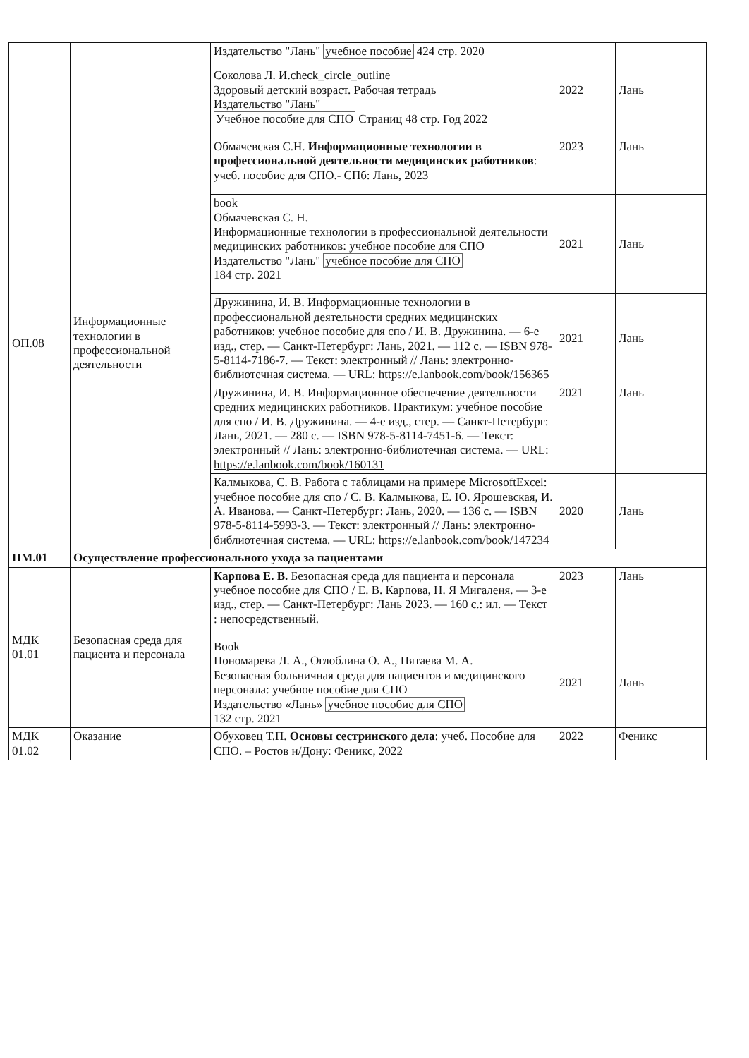| | | Издательство "Лань" учебное пособие 424 стр. 2020 Соколова Л. И.check_circle_outline Здоровый детский возраст. Рабочая тетрадь Издательство "Лань" Учебное пособие для СПО Страниц 48 стр. Год 2022 | 2022 | Лань |
| ОП.08 | Информационные технологии в профессиональной деятельности | Обмачевская С.Н. Информационные технологии в профессиональной деятельности медицинских работников : учеб. пособие для СПО.- СПб: Лань, 2023 | 2023 | Лань |
| | | book Обмачевская С. Н. Информационные технологии в профессиональной деятельности медицинских работников: учебное пособие для СПО Издательство "Лань" учебное пособие для СПО 184 стр. 2021 | 2021 | Лань |
| | | Дружинина, И. В. Информационные технологии в профессиональной деятельности средних медицинских работников: учебное пособие для спо / И. В. Дружинина. — 6-е изд., стер. — Санкт-Петербург: Лань, 2021. — 112 с. — ISBN 978-5-8114-7186-7. — Текст: электронный // Лань: электронно-библиотечная система. — URL: https://e.lanbook.com/book/156365 | 2021 | Лань |
| | | Дружинина, И. В. Информационное обеспечение деятельности средних медицинских работников. Практикум: учебное пособие для спо / И. В. Дружинина. — 4-е изд., стер. — Санкт-Петербург: Лань, 2021. — 280 с. — ISBN 978-5-8114-7451-6. — Текст: электронный // Лань: электронно-библиотечная система. — URL: https://e.lanbook.com/book/160131 | 2021 | Лань |
| | | Калмыкова, С. В. Работа с таблицами на примере MicrosoftExcel: учебное пособие для спо / С. В. Калмыкова, Е. Ю. Ярошевская, И. А. Иванова. — Санкт-Петербург: Лань, 2020. — 136 с. — ISBN 978-5-8114-5993-3. — Текст: электронный // Лань: электронно-библиотечная система. — URL: https://e.lanbook.com/book/147234 | 2020 | Лань |
| ПМ.01 | Осуществление профессионального ухода за пациентами | | | |
| МДК 01.01 | Безопасная среда для пациента и персонала | Карпова Е. В. Безопасная среда для пациента и персонала учебное пособие для СПО / Е. В. Карпова, Н. Я Мигаленя. — 3-е изд., стер. — Санкт-Петербург: Лань 2023. — 160 с.: ил. — Текст : непосредственный. | 2023 | Лань |
| | | Book Пономарева Л. А., Оглоблина О. А., Пятаева М. А. Безопасная больничная среда для пациентов и медицинского персонала: учебное пособие для СПО Издательство «Лань» учебное пособие для СПО 132 стр. 2021 | 2021 | Лань |
| МДК 01.02 | Оказание | Обуховец Т.П. Основы сестринского дела : учеб. Пособие для СПО. – Ростов н/Дону: Феникс, 2022 | 2022 | Феникс |